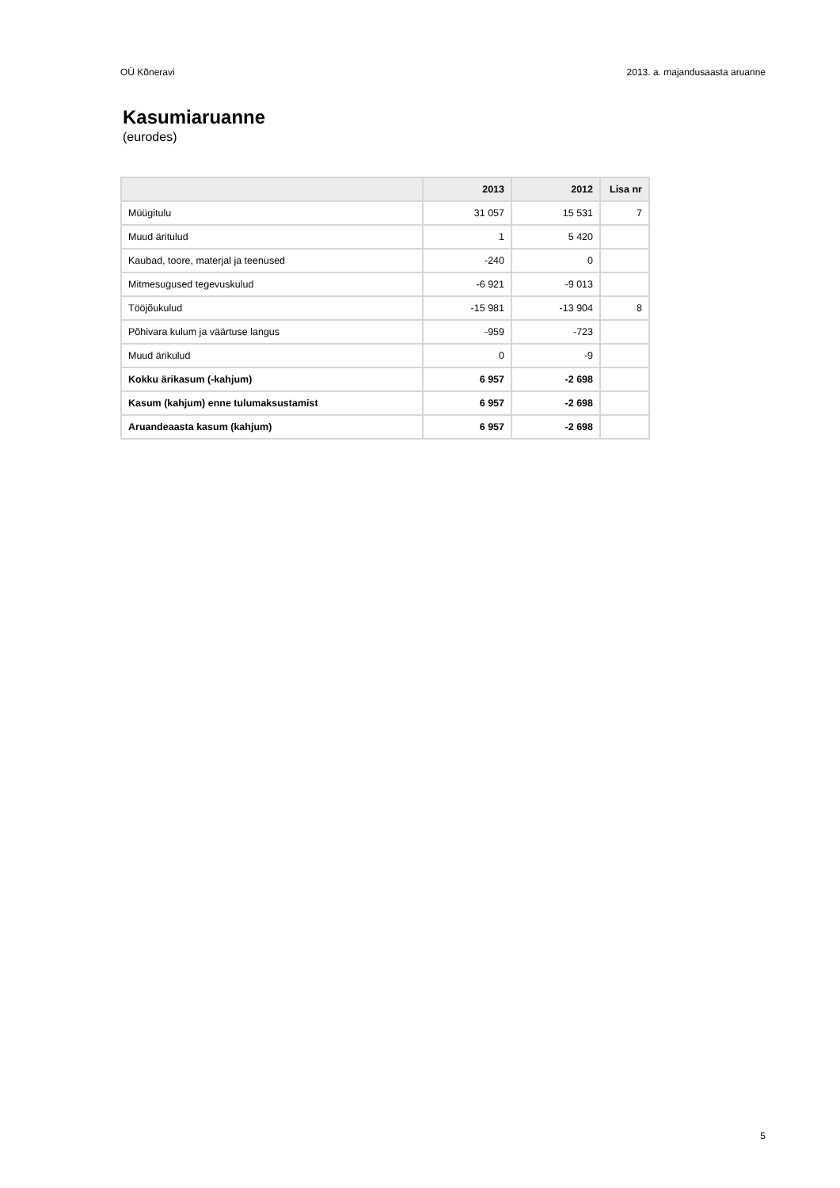OÜ Kõneravi 2013. a. majandusaasta aruanne
Kasumiaruanne
(eurodes)
| | 2013 | 2012 | Lisa nr |
| --- | --- | --- | --- |
| Müügitulu | 31 057 | 15 531 | 7 |
| Muud äritulud | 1 | 5 420 | |
| Kaubad, toore, materjal ja teenused | -240 | 0 | |
| Mitmesugused tegevuskulud | -6 921 | -9 013 | |
| Tööjõukulud | -15 981 | -13 904 | 8 |
| Põhivara kulum ja väärtuse langus | -959 | -723 | |
| Muud ärikulud | 0 | -9 | |
| Kokku ärikasum (-kahjum) | 6 957 | -2 698 | |
| Kasum (kahjum) enne tulumaksustamist | 6 957 | -2 698 | |
| Aruandeaasta kasum (kahjum) | 6 957 | -2 698 | |
5